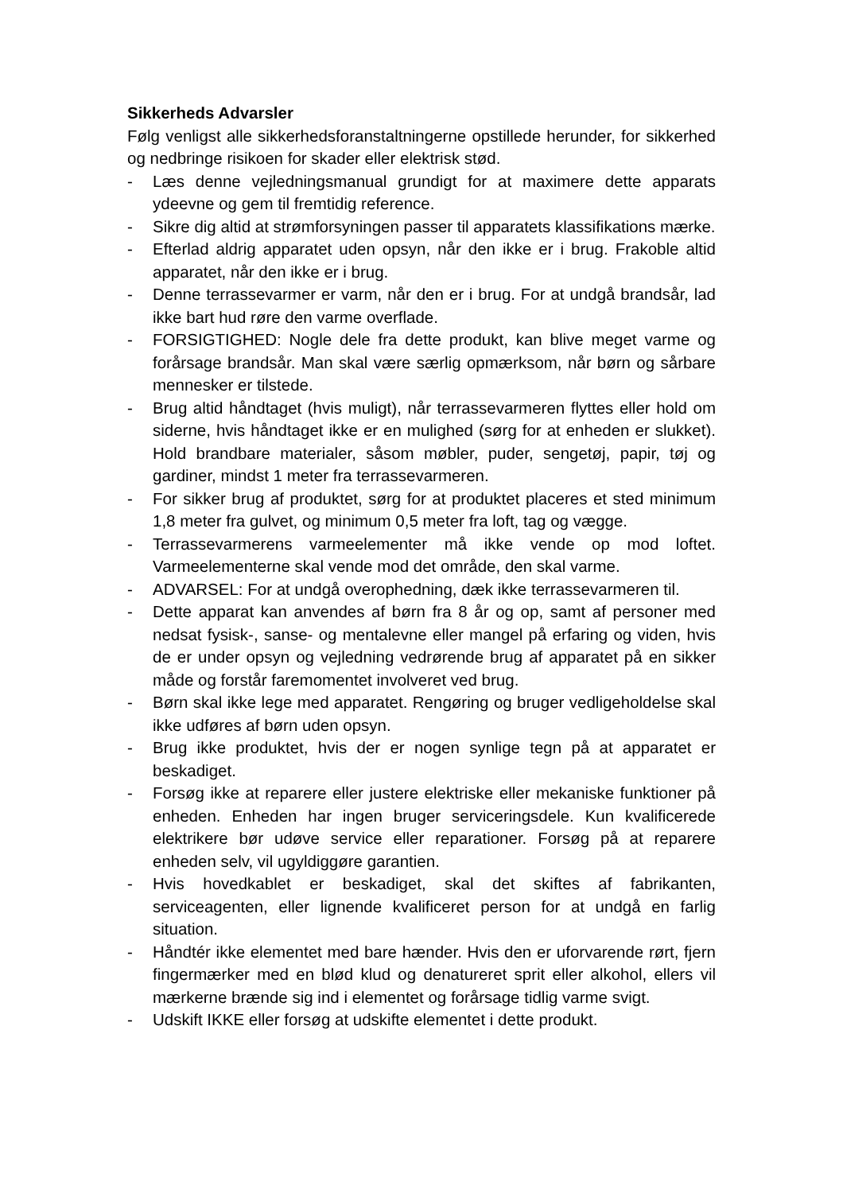Sikkerheds Advarsler
Følg venligst alle sikkerhedsforanstaltningerne opstillede herunder, for sikkerhed og nedbringe risikoen for skader eller elektrisk stød.
- Læs denne vejledningsmanual grundigt for at maximere dette apparats ydeevne og gem til fremtidig reference.
- Sikre dig altid at strømforsyningen passer til apparatets klassifikations mærke.
- Efterlad aldrig apparatet uden opsyn, når den ikke er i brug. Frakoble altid apparatet, når den ikke er i brug.
- Denne terrassevarmer er varm, når den er i brug. For at undgå brandsår, lad ikke bart hud røre den varme overflade.
- FORSIGTIGHED: Nogle dele fra dette produkt, kan blive meget varme og forårsage brandsår. Man skal være særlig opmærksom, når børn og sårbare mennesker er tilstede.
- Brug altid håndtaget (hvis muligt), når terrassevarmeren flyttes eller hold om siderne, hvis håndtaget ikke er en mulighed (sørg for at enheden er slukket). Hold brandbare materialer, såsom møbler, puder, sengetøj, papir, tøj og gardiner, mindst 1 meter fra terrassevarmeren.
- For sikker brug af produktet, sørg for at produktet placeres et sted minimum 1,8 meter fra gulvet, og minimum 0,5 meter fra loft, tag og vægge.
- Terrassevarmerens varmeelementer må ikke vende op mod loftet. Varmeelementerne skal vende mod det område, den skal varme.
- ADVARSEL: For at undgå overophedning, dæk ikke terrassevarmeren til.
- Dette apparat kan anvendes af børn fra 8 år og op, samt af personer med nedsat fysisk-, sanse- og mentalevne eller mangel på erfaring og viden, hvis de er under opsyn og vejledning vedrørende brug af apparatet på en sikker måde og forstår faremomentet involveret ved brug.
- Børn skal ikke lege med apparatet. Rengøring og bruger vedligeholdelse skal ikke udføres af børn uden opsyn.
- Brug ikke produktet, hvis der er nogen synlige tegn på at apparatet er beskadiget.
- Forsøg ikke at reparere eller justere elektriske eller mekaniske funktioner på enheden. Enheden har ingen bruger serviceringsdele. Kun kvalificerede elektrikere bør udøve service eller reparationer. Forsøg på at reparere enheden selv, vil ugyldiggøre garantien.
- Hvis hovedkablet er beskadiget, skal det skiftes af fabrikanten, serviceagenten, eller lignende kvalificeret person for at undgå en farlig situation.
- Håndtér ikke elementet med bare hænder. Hvis den er uforvarende rørt, fjern fingermærker med en blød klud og denatureret sprit eller alkohol, ellers vil mærkerne brænde sig ind i elementet og forårsage tidlig varme svigt.
- Udskift IKKE eller forsøg at udskifte elementet i dette produkt.